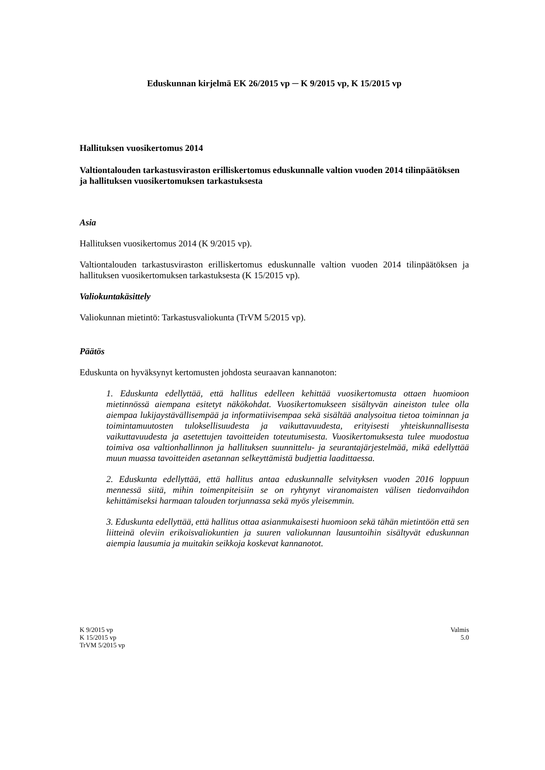Eduskunnan kirjelmä EK 26/2015 vp ─ K 9/2015 vp, K 15/2015 vp
Hallituksen vuosikertomus 2014
Valtiontalouden tarkastusviraston erilliskertomus eduskunnalle valtion vuoden 2014 tilin­päätöksen ja hallituksen vuosikertomuksen tarkastuksesta
Asia
Hallituksen vuosikertomus 2014 (K 9/2015 vp).
Valtiontalouden tarkastusviraston erilliskertomus eduskunnalle valtion vuoden 2014 tilin­päätöksen ja hallituksen vuosikertomuksen tarkastuksesta (K 15/2015 vp).
Valiokuntakäsittely
Valiokunnan mietintö: Tarkastusvaliokunta (TrVM 5/2015 vp).
Päätös
Eduskunta on hyväksynyt kertomusten johdosta seuraavan kannanoton:
1. Eduskunta edellyttää, että hallitus edelleen kehittää vuosikertomusta ottaen huomioon mietinnössä aiempana esitetyt näkökohdat. Vuosikertomukseen sisältyvän aineiston tulee olla aiempaa lukijaystävällisempää ja informatiivisempaa sekä sisältää analysoitua tietoa toiminnan ja toimintamuutosten tuloksellisuudesta ja vaikuttavuudesta, erityisesti yhteis­kunnallisesta vaikuttavuudesta ja asetettujen tavoitteiden toteutumisesta. Vuosikertomuk­sesta tulee muodostua toimiva osa valtionhallinnon ja hallituksen suunnittelu- ja seuran­tajärjestelmää, mikä edellyttää muun muassa tavoitteiden asetannan selkeyttämistä bud­jettia laadittaessa.
2. Eduskunta edellyttää, että hallitus antaa eduskunnalle selvityksen vuoden 2016 loppuun mennessä siitä, mihin toimenpiteisiin se on ryhtynyt viranomaisten välisen tiedonvaihdon kehittämiseksi harmaan talouden torjunnassa sekä myös yleisemmin.
3. Eduskunta edellyttää, että hallitus ottaa asianmukaisesti huomioon sekä tähän mietin­töön että sen liitteinä oleviin erikoisvaliokuntien ja suuren valiokunnan lausuntoihin sisäl­tyvät eduskunnan aiempia lausumia ja muitakin seikkoja koskevat kannanotot.
K 9/2015 vp
K 15/2015 vp
TrVM 5/2015 vp
Valmis
5.0